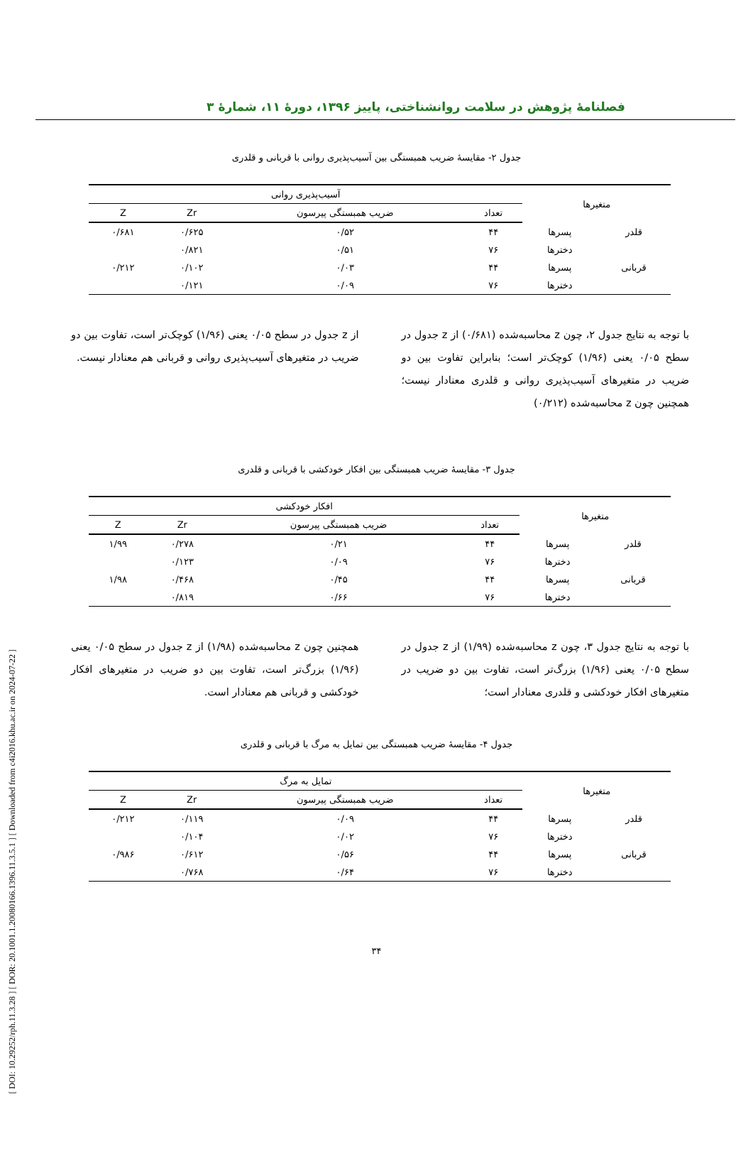[ DOI: 10.29252/rph.11.3.28 ] [ DOR: 20.1001.1.20080166.1396.11.3.5.1 ] [ Downloaded from c4i2016.khu.ac.ir on 2024-07-22 ]
فصلنامهٔ پژوهش در سلامت روانشناختی، پاییز ۱۳۹۶، دورهٔ ۱۱، شمارهٔ ۳
جدول ۲- مقایسهٔ ضریب همبستگی بین آسیب‌پذیری روانی با قربانی و قلدری
| متغیرها | | آسیب‌پذیری روانی | | | |
| --- | --- | --- | --- | --- | --- |
| | | تعداد | ضریب همبستگی پیرسون | Zr | Z |
| قلدر | پسرها | ۴۴ | ۰/۵۲ | ۰/۶۲۵ | ۰/۶۸۱ |
| | دخترها | ۷۶ | ۰/۵۱ | ۰/۸۲۱ | |
| قربانی | پسرها | ۴۴ | ۰/۰۳ | ۰/۱۰۲ | ۰/۲۱۲ |
| | دخترها | ۷۶ | ۰/۰۹ | ۰/۱۲۱ | |
با توجه به نتایج جدول ۲، چون z محاسبه‌شده (۰/۶۸۱) از z جدول در سطح ۰/۰۵ یعنی (۱/۹۶) کوچک‌تر است؛ بنابراین تفاوت بین دو ضریب در متغیرهای آسیب‌پذیری روانی و قلدری معنادار نیست؛ همچنین چون z محاسبه‌شده (۰/۲۱۲)
از z جدول در سطح ۰/۰۵ یعنی (۱/۹۶) کوچک‌تر است، تفاوت بین دو ضریب در متغیرهای آسیب‌پذیری روانی و قربانی هم معنادار نیست.
جدول ۳- مقایسهٔ ضریب همبستگی بین افکار خودکشی با قربانی و قلدری
| متغیرها | | افکار خودکشی | | | |
| --- | --- | --- | --- | --- | --- |
| | | تعداد | ضریب همبستگی پیرسون | Zr | Z |
| قلدر | پسرها | ۴۴ | ۰/۲۱ | ۰/۲۷۸ | ۱/۹۹ |
| | دخترها | ۷۶ | ۰/۰۹ | ۰/۱۲۳ | |
| قربانی | پسرها | ۴۴ | ۰/۴۵ | ۰/۴۶۸ | ۱/۹۸ |
| | دخترها | ۷۶ | ۰/۶۶ | ۰/۸۱۹ | |
با توجه به نتایج جدول ۳، چون z محاسبه‌شده (۱/۹۹) از z جدول در سطح ۰/۰۵ یعنی (۱/۹۶) بزرگ‌تر است، تفاوت بین دو ضریب در متغیرهای افکار خودکشی و قلدری معنادار است؛
همچنین چون z محاسبه‌شده (۱/۹۸) از z جدول در سطح ۰/۰۵ یعنی (۱/۹۶) بزرگ‌تر است، تفاوت بین دو ضریب در متغیرهای افکار خودکشی و قربانی هم معنادار است.
جدول ۴- مقایسهٔ ضریب همبستگی بین تمایل به مرگ با قربانی و قلدری
| متغیرها | | تمایل به مرگ | | | |
| --- | --- | --- | --- | --- | --- |
| | | تعداد | ضریب همبستگی پیرسون | Zr | Z |
| قلدر | پسرها | ۴۴ | ۰/۰۹ | ۰/۱۱۹ | ۰/۲۱۲ |
| | دخترها | ۷۶ | ۰/۰۲ | ۰/۱۰۴ | |
| قربانی | پسرها | ۴۴ | ۰/۵۶ | ۰/۶۱۲ | ۰/۹۸۶ |
| | دخترها | ۷۶ | ۰/۶۴ | ۰/۷۶۸ | |
۳۴